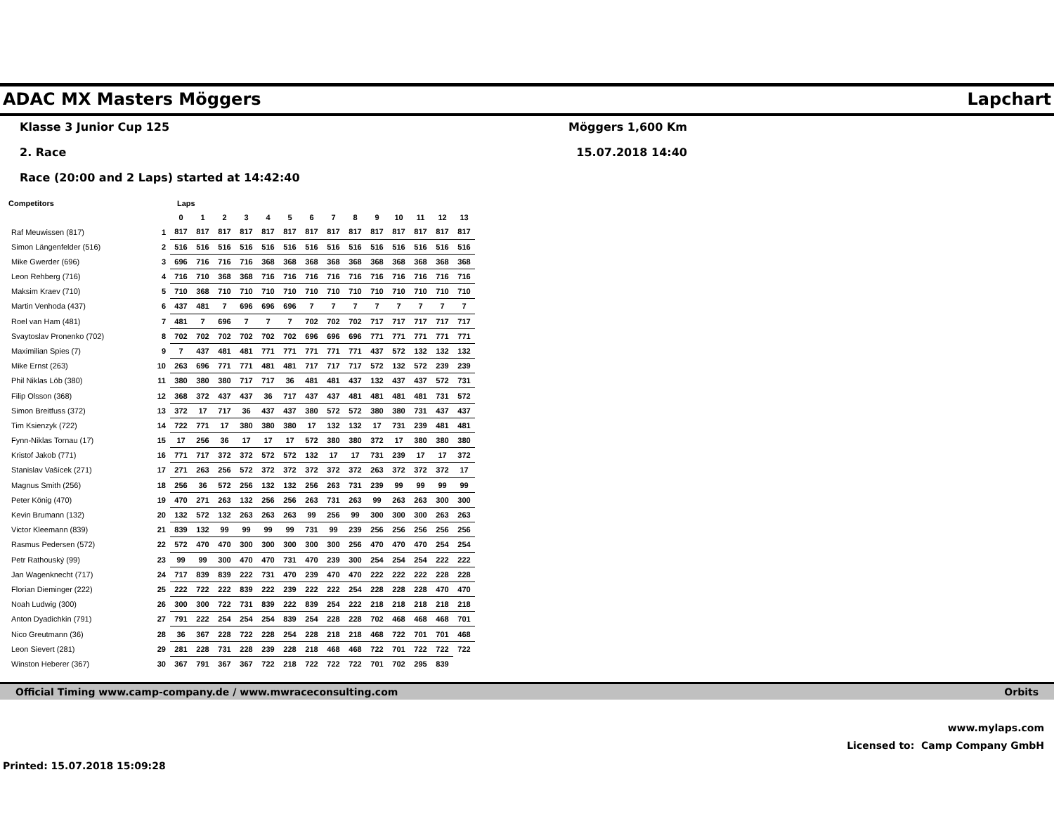ADAC MX Masters Möggers Lapchart
Klasse 3 Junior Cup 125
2. Race
Race (20:00 and 2 Laps) started at 14:42:40
Möggers 1,600 Km
15.07.2018 14:40
| Competitors | | Laps | | | | | | | | | | | | | |
| --- | --- | --- | --- | --- | --- | --- | --- | --- | --- | --- | --- | --- | --- | --- | --- |
| | | 0 | 1 | 2 | 3 | 4 | 5 | 6 | 7 | 8 | 9 | 10 | 11 | 12 | 13 |
| Raf Meuwissen (817) | 1 | 817 | 817 | 817 | 817 | 817 | 817 | 817 | 817 | 817 | 817 | 817 | 817 | 817 | 817 |
| Simon Längenfelder (516) | 2 | 516 | 516 | 516 | 516 | 516 | 516 | 516 | 516 | 516 | 516 | 516 | 516 | 516 | 516 |
| Mike Gwerder (696) | 3 | 696 | 716 | 716 | 716 | 368 | 368 | 368 | 368 | 368 | 368 | 368 | 368 | 368 | 368 |
| Leon Rehberg (716) | 4 | 716 | 710 | 368 | 368 | 716 | 716 | 716 | 716 | 716 | 716 | 716 | 716 | 716 | 716 |
| Maksim Kraev (710) | 5 | 710 | 368 | 710 | 710 | 710 | 710 | 710 | 710 | 710 | 710 | 710 | 710 | 710 | 710 |
| Martin Venhoda (437) | 6 | 437 | 481 | 7 | 696 | 696 | 696 | 7 | 7 | 7 | 7 | 7 | 7 | 7 | 7 |
| Roel van Ham (481) | 7 | 481 | 7 | 696 | 7 | 7 | 7 | 702 | 702 | 702 | 717 | 717 | 717 | 717 | 717 |
| Svaytoslav Pronenko (702) | 8 | 702 | 702 | 702 | 702 | 702 | 702 | 696 | 696 | 696 | 771 | 771 | 771 | 771 | 771 |
| Maximilian Spies (7) | 9 | 7 | 437 | 481 | 481 | 771 | 771 | 771 | 771 | 771 | 437 | 572 | 132 | 132 | 132 |
| Mike Ernst (263) | 10 | 263 | 696 | 771 | 771 | 481 | 481 | 717 | 717 | 717 | 572 | 132 | 572 | 239 | 239 |
| Phil Niklas Löb (380) | 11 | 380 | 380 | 380 | 717 | 717 | 36 | 481 | 481 | 437 | 132 | 437 | 437 | 572 | 731 |
| Filip Olsson (368) | 12 | 368 | 372 | 437 | 437 | 36 | 717 | 437 | 437 | 481 | 481 | 481 | 481 | 731 | 572 |
| Simon Breitfuss (372) | 13 | 372 | 17 | 717 | 36 | 437 | 437 | 380 | 572 | 572 | 380 | 380 | 731 | 437 | 437 |
| Tim Ksienzyk (722) | 14 | 722 | 771 | 17 | 380 | 380 | 380 | 17 | 132 | 132 | 17 | 731 | 239 | 481 | 481 |
| Fynn-Niklas Tornau (17) | 15 | 17 | 256 | 36 | 17 | 17 | 17 | 572 | 380 | 380 | 372 | 17 | 380 | 380 | 380 |
| Kristof Jakob (771) | 16 | 771 | 717 | 372 | 372 | 572 | 572 | 132 | 17 | 17 | 731 | 239 | 17 | 17 | 372 |
| Stanislav Vašícek (271) | 17 | 271 | 263 | 256 | 572 | 372 | 372 | 372 | 372 | 372 | 263 | 372 | 372 | 372 | 17 |
| Magnus Smith (256) | 18 | 256 | 36 | 572 | 256 | 132 | 132 | 256 | 263 | 731 | 239 | 99 | 99 | 99 | 99 |
| Peter König (470) | 19 | 470 | 271 | 263 | 132 | 256 | 256 | 263 | 731 | 263 | 99 | 263 | 263 | 300 | 300 |
| Kevin Brumann (132) | 20 | 132 | 572 | 132 | 263 | 263 | 263 | 99 | 256 | 99 | 300 | 300 | 300 | 263 | 263 |
| Victor Kleemann (839) | 21 | 839 | 132 | 99 | 99 | 99 | 99 | 731 | 99 | 239 | 256 | 256 | 256 | 256 | 256 |
| Rasmus Pedersen (572) | 22 | 572 | 470 | 470 | 300 | 300 | 300 | 300 | 300 | 256 | 470 | 470 | 470 | 254 | 254 |
| Petr Rathouský (99) | 23 | 99 | 99 | 300 | 470 | 470 | 731 | 470 | 239 | 300 | 254 | 254 | 254 | 222 | 222 |
| Jan Wagenknecht (717) | 24 | 717 | 839 | 839 | 222 | 731 | 470 | 239 | 470 | 470 | 222 | 222 | 222 | 228 | 228 |
| Florian Dieminger (222) | 25 | 222 | 722 | 222 | 839 | 222 | 239 | 222 | 222 | 254 | 228 | 228 | 228 | 470 | 470 |
| Noah Ludwig (300) | 26 | 300 | 300 | 722 | 731 | 839 | 222 | 839 | 254 | 222 | 218 | 218 | 218 | 218 | 218 |
| Anton Dyadichkin (791) | 27 | 791 | 222 | 254 | 254 | 254 | 839 | 254 | 228 | 228 | 702 | 468 | 468 | 468 | 701 |
| Nico Greutmann (36) | 28 | 36 | 367 | 228 | 722 | 228 | 254 | 228 | 218 | 218 | 468 | 722 | 701 | 701 | 468 |
| Leon Sievert (281) | 29 | 281 | 228 | 731 | 228 | 239 | 228 | 218 | 468 | 468 | 722 | 701 | 722 | 722 | 722 |
| Winston Heberer (367) | 30 | 367 | 791 | 367 | 367 | 722 | 218 | 722 | 722 | 722 | 701 | 702 | 295 | 839 | |
Official Timing www.camp-company.de / www.mwraceconsulting.com Orbits
www.mylaps.com
Licensed to: Camp Company GmbH
Printed: 15.07.2018 15:09:28